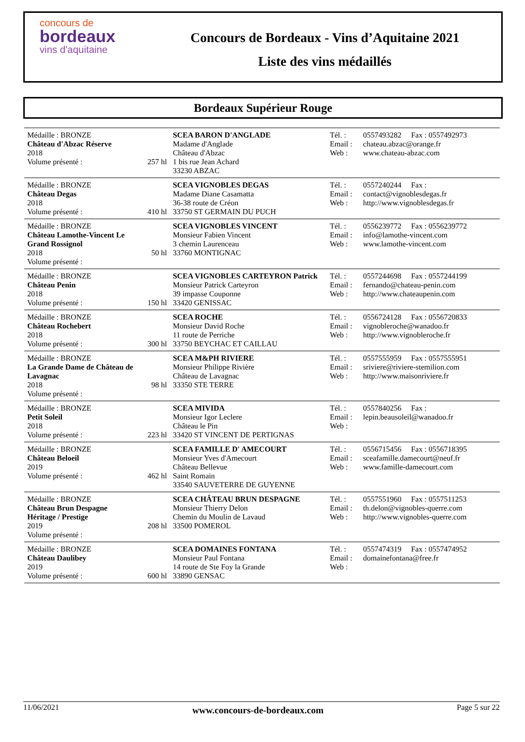concours de
bordeaux
vins d'aquitaine
Concours de Bordeaux - Vins d’Aquitaine 2021
Liste des vins médaillés
Bordeaux Supérieur Rouge
| Médaille : BRONZE Château d'Abzac Réserve 2018 Volume présenté : | 257 hl | SCEA BARON D'ANGLADE Madame d'Anglade Château d'Abzac 1 bis rue Jean Achard 33230 ABZAC | Tél. : Email : Web : | 0557493282 Fax : 0557492973 chateau.abzac@orange.fr www.chateau-abzac.com |
| Médaille : BRONZE Château Degas 2018 Volume présenté : | 410 hl | SCEA VIGNOBLES DEGAS Madame Diane Casamatta 36-38 route de Créon 33750 ST GERMAIN DU PUCH | Tél. : Email : Web : | 0557240244 Fax : contact@vignoblesdegas.fr http://www.vignoblesdegas.fr |
| Médaille : BRONZE Château Lamothe-Vincent Le Grand Rossignol 2018 Volume présenté : | 50 hl | SCEA VIGNOBLES VINCENT Monsieur Fabien Vincent 3 chemin Laurenceau 33760 MONTIGNAC | Tél. : Email : Web : | 0556239772 Fax : 0556239772 info@lamothe-vincent.com www.lamothe-vincent.com |
| Médaille : BRONZE Château Penin 2018 Volume présenté : | 150 hl | SCEA VIGNOBLES CARTEYRON Patrick Monsieur Patrick Carteyron 39 impasse Couponne 33420 GENISSAC | Tél. : Email : Web : | 0557244698 Fax : 0557244199 fernando@chateau-penin.com http://www.chateaupenin.com |
| Médaille : BRONZE Château Rochebert 2018 Volume présenté : | 300 hl | SCEA ROCHE Monsieur David Roche 11 route de Perriche 33750 BEYCHAC ET CAILLAU | Tél. : Email : Web : | 0556724128 Fax : 0556720833 vignobleroche@wanadoo.fr http://www.vignobleroche.fr |
| Médaille : BRONZE La Grande Dame de Château de Lavagnac 2018 Volume présenté : | 98 hl | SCEA M&PH RIVIERE Monsieur Philippe Rivière Château de Lavagnac 33350 STE TERRE | Tél. : Email : Web : | 0557555959 Fax : 0557555951 sriviere@riviere-stemilion.com http://www.maisonriviere.fr |
| Médaille : BRONZE Petit Soleil 2018 Volume présenté : | 223 hl | SCEA MIVIDA Monsieur Igor Leclere Château le Pin 33420 ST VINCENT DE PERTIGNAS | Tél. : Email : Web : | 0557840256 Fax : lepin.beausoleil@wanadoo.fr |
| Médaille : BRONZE Château Beloeil 2019 Volume présenté : | 462 hl | SCEA FAMILLE D' AMECOURT Monsieur Yves d'Amecourt Château Bellevue Saint Romain 33540 SAUVETERRE DE GUYENNE | Tél. : Email : Web : | 0556715456 Fax : 0556718395 sceafamille.damecourt@neuf.fr www.famille-damecourt.com |
| Médaille : BRONZE Château Brun Despagne Héritage / Prestige 2019 Volume présenté : | 208 hl | SCEA CHÂTEAU BRUN DESPAGNE Monsieur Thierry Delon Chemin du Moulin de Lavaud 33500 POMEROL | Tél. : Email : Web : | 0557551960 Fax : 0557511253 th.delon@vignobles-querre.com http://www.vignobles-querre.com |
| Médaille : BRONZE Château Daulibey 2019 Volume présenté : | 600 hl | SCEA DOMAINES FONTANA Monsieur Paul Fontana 14 route de Ste Foy la Grande 33890 GENSAC | Tél. : Email : Web : | 0557474319 Fax : 0557474952 domainefontana@free.fr |
11/06/2021 www.concours-de-bordeaux.com Page 5 sur 22